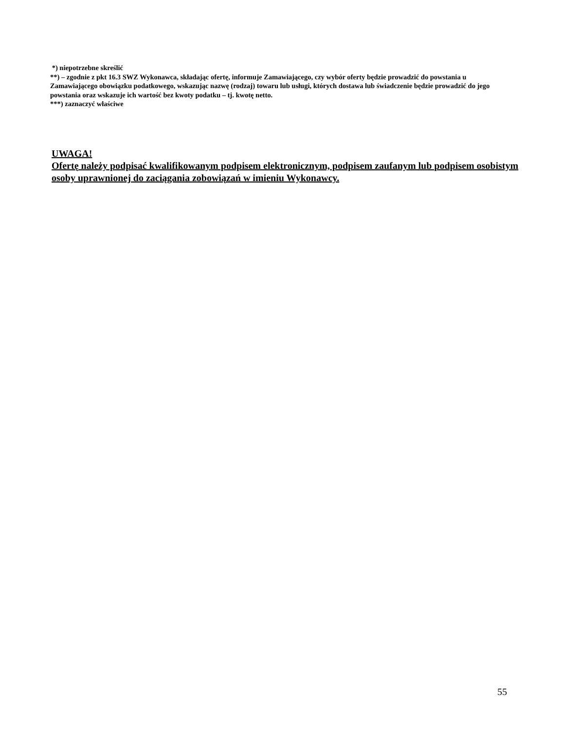*) niepotrzebne skreślić
**) – zgodnie z pkt 16.3 SWZ Wykonawca, składając ofertę, informuje Zamawiającego, czy wybór oferty będzie prowadzić do powstania u Zamawiającego obowiązku podatkowego, wskazując nazwę (rodzaj) towaru lub usługi, których dostawa lub świadczenie będzie prowadzić do jego powstania oraz wskazuje ich wartość bez kwoty podatku – tj. kwotę netto.
***) zaznaczyć właściwe
UWAGA!
Ofertę należy podpisać kwalifikowanym podpisem elektronicznym, podpisem zaufanym lub podpisem osobistym osoby uprawnionej do zaciągania zobowiązań w imieniu Wykonawcy.
55